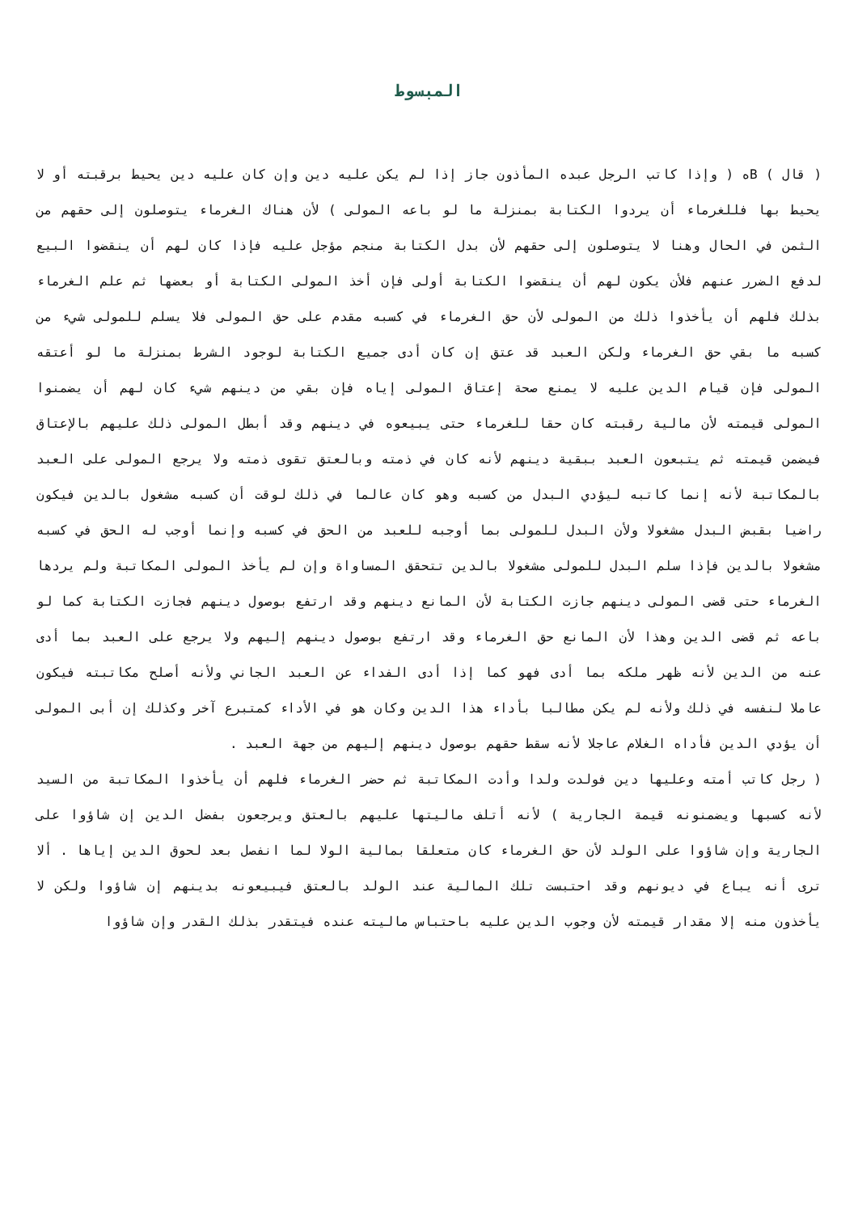المبسوط
( قال ) Bه ( وإذا كاتب الرجل عبده المأذون جاز إذا لم يكن عليه دين وإن كان عليه دين يحيط برقبته أو لا يحيط بها فللغرماء أن يردوا الكتابة بمنزلة ما لو باعه المولى ) لأن هناك الغرماء يتوصلون إلى حقهم من الثمن في الحال وهنا لا يتوصلون إلى حقهم لأن بدل الكتابة منجم مؤجل عليه فإذا كان لهم أن ينقضوا البيع لدفع الضرر عنهم فلأن يكون لهم أن ينقضوا الكتابة أولى فإن أخذ المولى الكتابة أو بعضها ثم علم الغرماء بذلك فلهم أن يأخذوا ذلك من المولى لأن حق الغرماء في كسبه مقدم على حق المولى فلا يسلم للمولى شيء من كسبه ما بقي حق الغرماء ولكن العبد قد عتق إن كان أدى جميع الكتابة لوجود الشرط بمنزلة ما لو أعتقه المولى فإن قيام الدين عليه لا يمنع صحة إعتاق المولى إياه فإن بقي من دينهم شيء كان لهم أن يضمنوا المولى قيمته لأن مالية رقبته كان حقا للغرماء حتى يبيعوه في دينهم وقد أبطل المولى ذلك عليهم بالإعتاق فيضمن قيمته ثم يتبعون العبد ببقية دينهم لأنه كان في ذمته وبالعتق تقوى ذمته ولا يرجع المولى على العبد بالمكاتبة لأنه إنما كاتبه ليؤدي البدل من كسبه وهو كان عالما في ذلك لوقت أن كسبه مشغول بالدين فيكون راضيا بقبض البدل مشغولا ولأن البدل للمولى بما أوجبه للعبد من الحق في كسبه وإنما أوجب له الحق في كسبه مشغولا بالدين فإذا سلم البدل للمولى مشغولا بالدين تتحقق المساواة وإن لم يأخذ المولى المكاتبة ولم يردها الغرماء حتى قضى المولى دينهم جازت الكتابة لأن المانع دينهم وقد ارتفع بوصول دينهم فجازت الكتابة كما لو باعه ثم قضى الدين وهذا لأن المانع حق الغرماء وقد ارتفع بوصول دينهم إليهم ولا يرجع على العبد بما أدى عنه من الدين لأنه ظهر ملكه بما أدى فهو كما إذا أدى الفداء عن العبد الجاني ولأنه أصلح مكاتبته فيكون عاملا لنفسه في ذلك ولأنه لم يكن مطالبا بأداء هذا الدين وكان هو في الأداء كمتبرع آخر وكذلك إن أبى المولى أن يؤدي الدين فأداه الغلام عاجلا لأنه سقط حقهم بوصول دينهم إليهم من جهة العبد .
( رجل كاتب أمته وعليها دين فولدت ولدا وأدت المكاتبة ثم حضر الغرماء فلهم أن يأخذوا المكاتبة من السيد لأنه كسبها ويضمنونه قيمة الجارية ) لأنه أتلف ماليتها عليهم بالعتق ويرجعون بفضل الدين إن شاؤوا على الجارية وإن شاؤوا على الولد لأن حق الغرماء كان متعلقا بمالية الولا لما انفصل بعد لحوق الدين إياها . ألا ترى أنه يباع في ديونهم وقد احتبست تلك المالية عند الولد بالعتق فيبيعونه بدينهم إن شاؤوا ولكن لا يأخذون منه إلا مقدار قيمته لأن وجوب الدين عليه باحتباس ماليته عنده فيتقدر بذلك القدر وإن شاؤوا